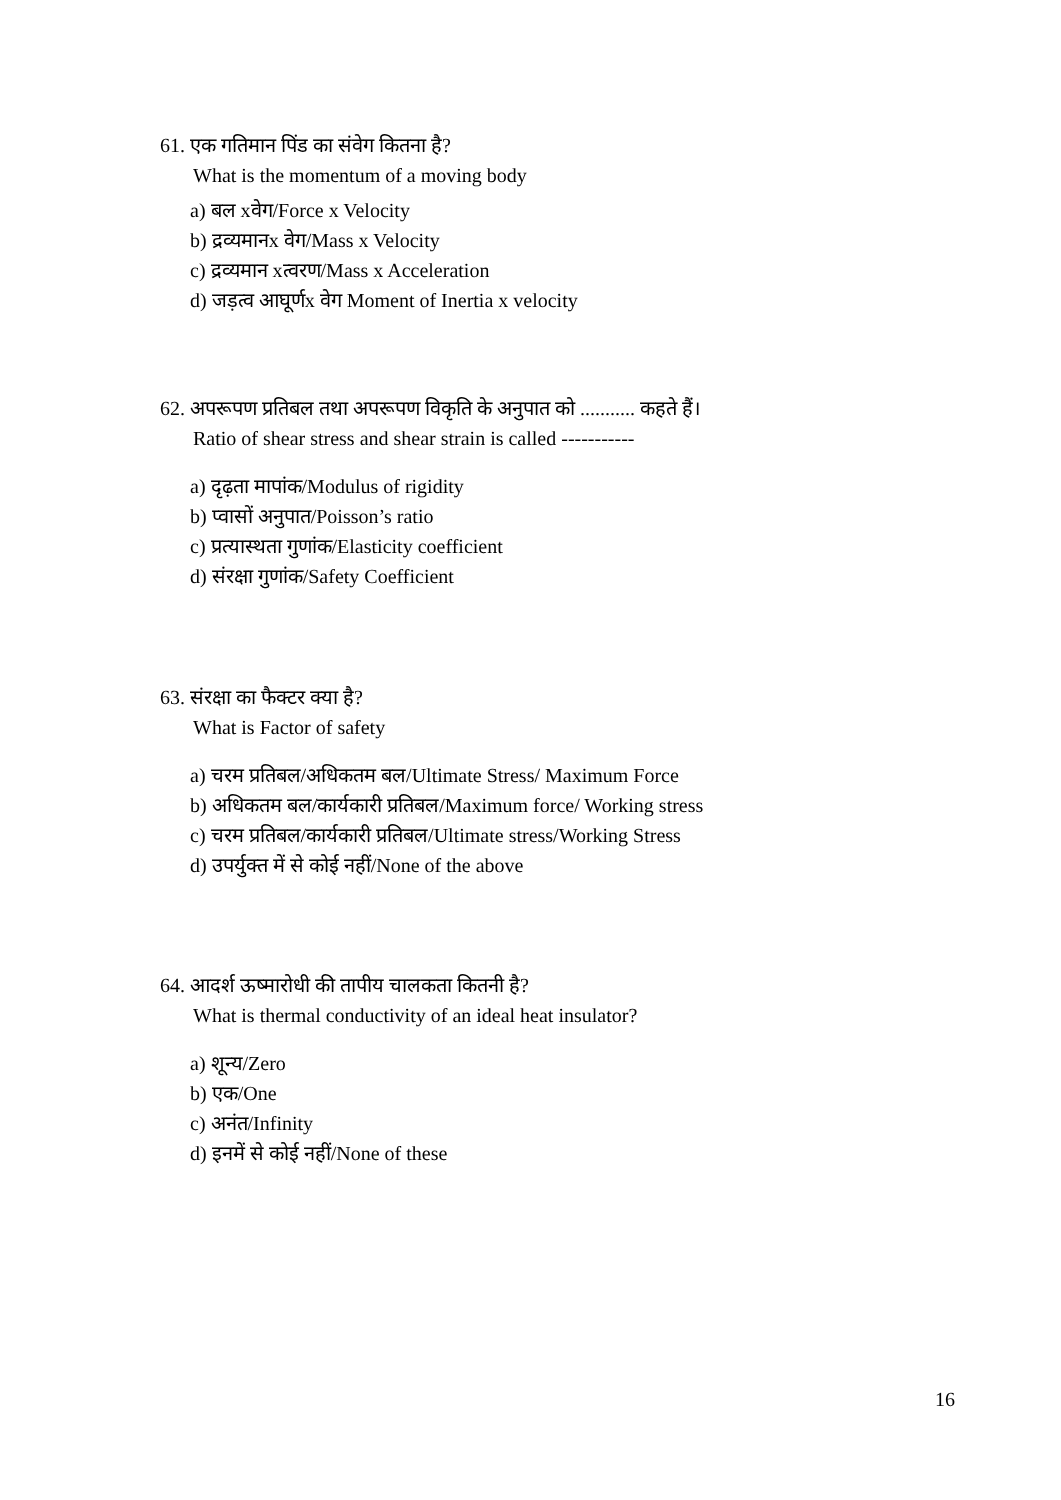61. एक गतिमान पिंड का संवेग कितना है?
What is the momentum of a moving body
a) बल xवेग/Force x Velocity
b) द्रव्यमानx वेग/Mass x Velocity
c) द्रव्यमान xत्वरण/Mass x Acceleration
d) जड़त्व आघूर्णx वेग Moment of Inertia x velocity
62. अपरूपण प्रतिबल तथा अपरूपण विकृति के अनुपात को ........... कहते हैं।
Ratio of shear stress and shear strain is called -----------
a) दृढ़ता मापांक/Modulus of rigidity
b) प्वासों अनुपात/Poisson’s ratio
c) प्रत्यास्थता गुणांक/Elasticity coefficient
d) संरक्षा गुणांक/Safety Coefficient
63. संरक्षा का फैक्टर क्या है?
What is Factor of safety
a) चरम प्रतिबल/अधिकतम बल/Ultimate Stress/ Maximum Force
b) अधिकतम बल/कार्यकारी प्रतिबल/Maximum force/ Working stress
c) चरम प्रतिबल/कार्यकारी प्रतिबल/Ultimate stress/Working Stress
d) उपर्युक्त में से कोई नहीं/None of the above
64. आदर्श ऊष्मारोधी की तापीय चालकता कितनी है?
What is thermal conductivity of an ideal heat insulator?
a) शून्य/Zero
b) एक/One
c) अनंत/Infinity
d) इनमें से कोई नहीं/None of these
16